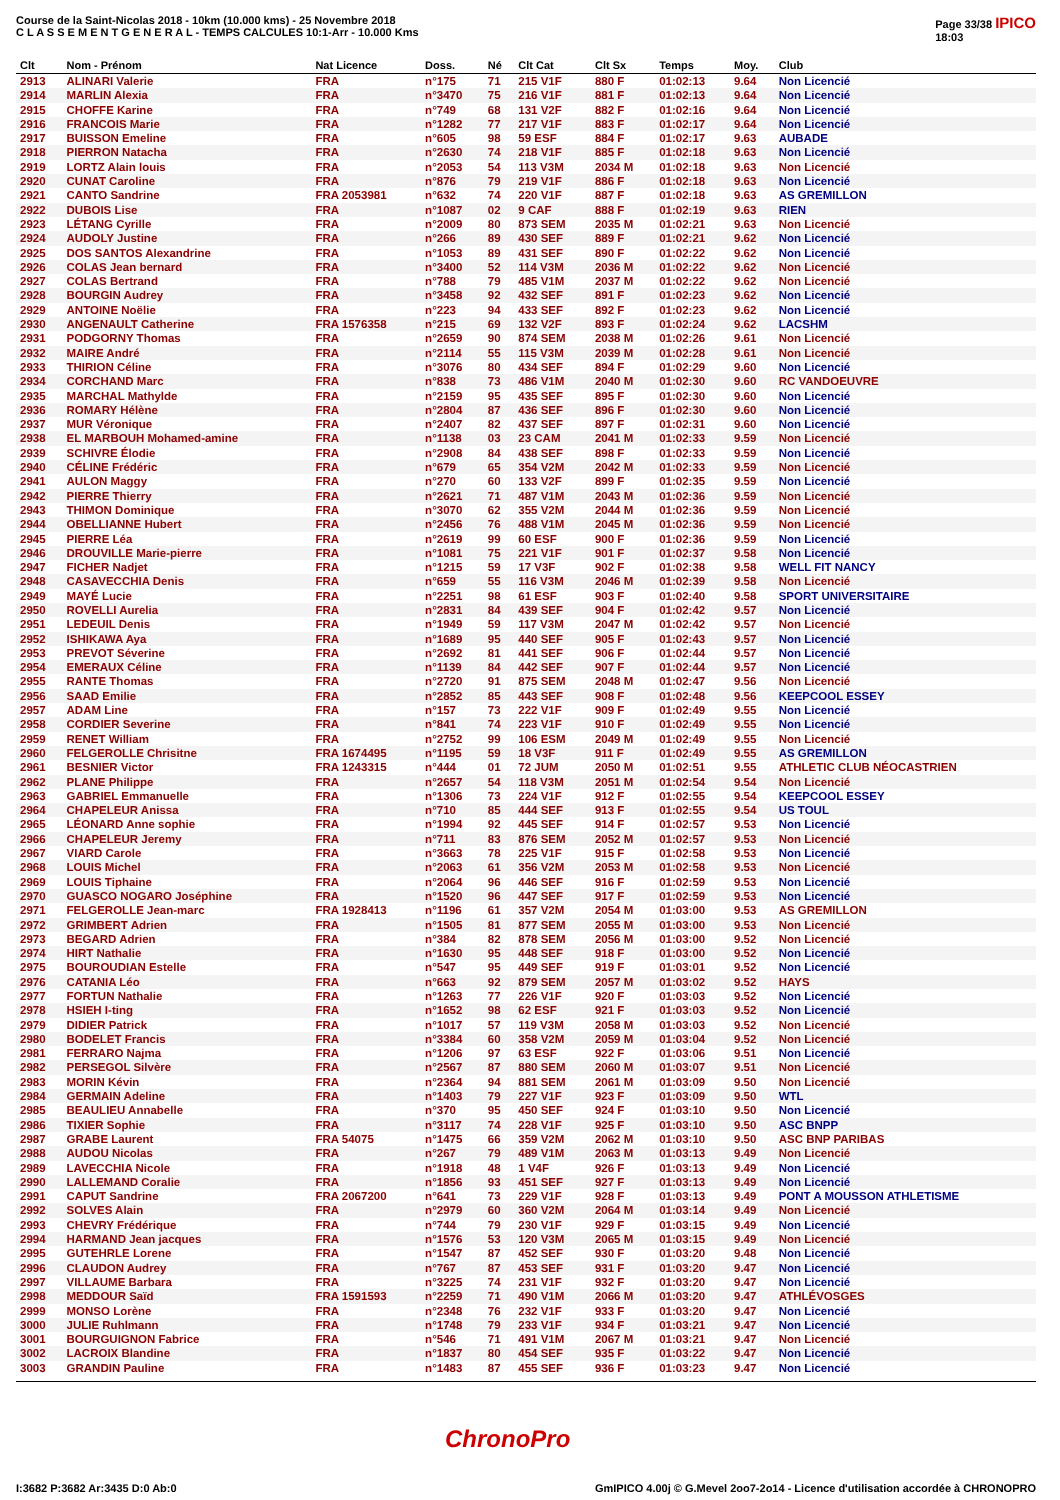Course de la Saint-Nicolas 2018 - 10km (10.000 kms) - 25 Novembre 2018
C L A S S E M E N T G E N E R A L - TEMPS CALCULES 10:1-Arr - 10.000 Kms
Page 33/38 IPICO
18:03
| Clt | Nom - Prénom | Nat Licence | Doss. | Né | Clt Cat | Clt Sx | Temps | Moy. | Club |
| --- | --- | --- | --- | --- | --- | --- | --- | --- | --- |
| 2913 | ALINARI Valerie | FRA | n°175 | 71 | 215 V1F | 880 F | 01:02:13 | 9.64 | Non Licencié |
| 2914 | MARLIN Alexia | FRA | n°3470 | 75 | 216 V1F | 881 F | 01:02:13 | 9.64 | Non Licencié |
| 2915 | CHOFFE Karine | FRA | n°749 | 68 | 131 V2F | 882 F | 01:02:16 | 9.64 | Non Licencié |
| 2916 | FRANCOIS Marie | FRA | n°1282 | 77 | 217 V1F | 883 F | 01:02:17 | 9.64 | Non Licencié |
| 2917 | BUISSON Emeline | FRA | n°605 | 98 | 59 ESF | 884 F | 01:02:17 | 9.63 | AUBADE |
| 2918 | PIERRON Natacha | FRA | n°2630 | 74 | 218 V1F | 885 F | 01:02:18 | 9.63 | Non Licencié |
| 2919 | LORTZ Alain louis | FRA | n°2053 | 54 | 113 V3M | 2034 M | 01:02:18 | 9.63 | Non Licencié |
| 2920 | CUNAT Caroline | FRA | n°876 | 79 | 219 V1F | 886 F | 01:02:18 | 9.63 | Non Licencié |
| 2921 | CANTO Sandrine | FRA 2053981 | n°632 | 74 | 220 V1F | 887 F | 01:02:18 | 9.63 | AS GREMILLON |
| 2922 | DUBOIS Lise | FRA | n°1087 | 02 | 9 CAF | 888 F | 01:02:19 | 9.63 | RIEN |
| 2923 | LÉTANG Cyrille | FRA | n°2009 | 80 | 873 SEM | 2035 M | 01:02:21 | 9.63 | Non Licencié |
| 2924 | AUDOLY Justine | FRA | n°266 | 89 | 430 SEF | 889 F | 01:02:21 | 9.62 | Non Licencié |
| 2925 | DOS SANTOS Alexandrine | FRA | n°1053 | 89 | 431 SEF | 890 F | 01:02:22 | 9.62 | Non Licencié |
| 2926 | COLAS Jean bernard | FRA | n°3400 | 52 | 114 V3M | 2036 M | 01:02:22 | 9.62 | Non Licencié |
| 2927 | COLAS Bertrand | FRA | n°788 | 79 | 485 V1M | 2037 M | 01:02:22 | 9.62 | Non Licencié |
| 2928 | BOURGIN Audrey | FRA | n°3458 | 92 | 432 SEF | 891 F | 01:02:23 | 9.62 | Non Licencié |
| 2929 | ANTOINE Noëlie | FRA | n°223 | 94 | 433 SEF | 892 F | 01:02:23 | 9.62 | Non Licencié |
| 2930 | ANGENAULT Catherine | FRA 1576358 | n°215 | 69 | 132 V2F | 893 F | 01:02:24 | 9.62 | LACSHM |
| 2931 | PODGORNY Thomas | FRA | n°2659 | 90 | 874 SEM | 2038 M | 01:02:26 | 9.61 | Non Licencié |
| 2932 | MAIRE André | FRA | n°2114 | 55 | 115 V3M | 2039 M | 01:02:28 | 9.61 | Non Licencié |
| 2933 | THIRION Céline | FRA | n°3076 | 80 | 434 SEF | 894 F | 01:02:29 | 9.60 | Non Licencié |
| 2934 | CORCHAND Marc | FRA | n°838 | 73 | 486 V1M | 2040 M | 01:02:30 | 9.60 | RC VANDOEUVRE |
| 2935 | MARCHAL Mathylde | FRA | n°2159 | 95 | 435 SEF | 895 F | 01:02:30 | 9.60 | Non Licencié |
| 2936 | ROMARY Hélène | FRA | n°2804 | 87 | 436 SEF | 896 F | 01:02:30 | 9.60 | Non Licencié |
| 2937 | MUR Véronique | FRA | n°2407 | 82 | 437 SEF | 897 F | 01:02:31 | 9.60 | Non Licencié |
| 2938 | EL MARBOUH Mohamed-amine | FRA | n°1138 | 03 | 23 CAM | 2041 M | 01:02:33 | 9.59 | Non Licencié |
| 2939 | SCHIVRE Élodie | FRA | n°2908 | 84 | 438 SEF | 898 F | 01:02:33 | 9.59 | Non Licencié |
| 2940 | CÉLINE Frédéric | FRA | n°679 | 65 | 354 V2M | 2042 M | 01:02:33 | 9.59 | Non Licencié |
| 2941 | AULON Maggy | FRA | n°270 | 60 | 133 V2F | 899 F | 01:02:35 | 9.59 | Non Licencié |
| 2942 | PIERRE Thierry | FRA | n°2621 | 71 | 487 V1M | 2043 M | 01:02:36 | 9.59 | Non Licencié |
| 2943 | THIMON Dominique | FRA | n°3070 | 62 | 355 V2M | 2044 M | 01:02:36 | 9.59 | Non Licencié |
| 2944 | OBELLIANNE Hubert | FRA | n°2456 | 76 | 488 V1M | 2045 M | 01:02:36 | 9.59 | Non Licencié |
| 2945 | PIERRE Léa | FRA | n°2619 | 99 | 60 ESF | 900 F | 01:02:36 | 9.59 | Non Licencié |
| 2946 | DROUVILLE Marie-pierre | FRA | n°1081 | 75 | 221 V1F | 901 F | 01:02:37 | 9.58 | Non Licencié |
| 2947 | FICHER Nadjet | FRA | n°1215 | 59 | 17 V3F | 902 F | 01:02:38 | 9.58 | WELL FIT NANCY |
| 2948 | CASAVECCHIA Denis | FRA | n°659 | 55 | 116 V3M | 2046 M | 01:02:39 | 9.58 | Non Licencié |
| 2949 | MAYÉ Lucie | FRA | n°2251 | 98 | 61 ESF | 903 F | 01:02:40 | 9.58 | SPORT UNIVERSITAIRE |
| 2950 | ROVELLI Aurelia | FRA | n°2831 | 84 | 439 SEF | 904 F | 01:02:42 | 9.57 | Non Licencié |
| 2951 | LEDEUIL Denis | FRA | n°1949 | 59 | 117 V3M | 2047 M | 01:02:42 | 9.57 | Non Licencié |
| 2952 | ISHIKAWA Aya | FRA | n°1689 | 95 | 440 SEF | 905 F | 01:02:43 | 9.57 | Non Licencié |
| 2953 | PREVOT Séverine | FRA | n°2692 | 81 | 441 SEF | 906 F | 01:02:44 | 9.57 | Non Licencié |
| 2954 | EMERAUX Céline | FRA | n°1139 | 84 | 442 SEF | 907 F | 01:02:44 | 9.57 | Non Licencié |
| 2955 | RANTE Thomas | FRA | n°2720 | 91 | 875 SEM | 2048 M | 01:02:47 | 9.56 | Non Licencié |
| 2956 | SAAD Emilie | FRA | n°2852 | 85 | 443 SEF | 908 F | 01:02:48 | 9.56 | KEEPCOOL ESSEY |
| 2957 | ADAM Line | FRA | n°157 | 73 | 222 V1F | 909 F | 01:02:49 | 9.55 | Non Licencié |
| 2958 | CORDIER Severine | FRA | n°841 | 74 | 223 V1F | 910 F | 01:02:49 | 9.55 | Non Licencié |
| 2959 | RENET William | FRA | n°2752 | 99 | 106 ESM | 2049 M | 01:02:49 | 9.55 | Non Licencié |
| 2960 | FELGEROLLE Chrisitne | FRA 1674495 | n°1195 | 59 | 18 V3F | 911 F | 01:02:49 | 9.55 | AS GREMILLON |
| 2961 | BESNIER Victor | FRA 1243315 | n°444 | 01 | 72 JUM | 2050 M | 01:02:51 | 9.55 | ATHLETIC CLUB NÉOCASTRIEN |
| 2962 | PLANE Philippe | FRA | n°2657 | 54 | 118 V3M | 2051 M | 01:02:54 | 9.54 | Non Licencié |
| 2963 | GABRIEL Emmanuelle | FRA | n°1306 | 73 | 224 V1F | 912 F | 01:02:55 | 9.54 | KEEPCOOL ESSEY |
| 2964 | CHAPELEUR Anissa | FRA | n°710 | 85 | 444 SEF | 913 F | 01:02:55 | 9.54 | US TOUL |
| 2965 | LÉONARD Anne sophie | FRA | n°1994 | 92 | 445 SEF | 914 F | 01:02:57 | 9.53 | Non Licencié |
| 2966 | CHAPELEUR Jeremy | FRA | n°711 | 83 | 876 SEM | 2052 M | 01:02:57 | 9.53 | Non Licencié |
| 2967 | VIARD Carole | FRA | n°3663 | 78 | 225 V1F | 915 F | 01:02:58 | 9.53 | Non Licencié |
| 2968 | LOUIS Michel | FRA | n°2063 | 61 | 356 V2M | 2053 M | 01:02:58 | 9.53 | Non Licencié |
| 2969 | LOUIS Tiphaine | FRA | n°2064 | 96 | 446 SEF | 916 F | 01:02:59 | 9.53 | Non Licencié |
| 2970 | GUASCO NOGARO Joséphine | FRA | n°1520 | 96 | 447 SEF | 917 F | 01:02:59 | 9.53 | Non Licencié |
| 2971 | FELGEROLLE Jean-marc | FRA 1928413 | n°1196 | 61 | 357 V2M | 2054 M | 01:03:00 | 9.53 | AS GREMILLON |
| 2972 | GRIMBERT Adrien | FRA | n°1505 | 81 | 877 SEM | 2055 M | 01:03:00 | 9.53 | Non Licencié |
| 2973 | BEGARD Adrien | FRA | n°384 | 82 | 878 SEM | 2056 M | 01:03:00 | 9.52 | Non Licencié |
| 2974 | HIRT Nathalie | FRA | n°1630 | 95 | 448 SEF | 918 F | 01:03:00 | 9.52 | Non Licencié |
| 2975 | BOUROUDIAN Estelle | FRA | n°547 | 95 | 449 SEF | 919 F | 01:03:01 | 9.52 | Non Licencié |
| 2976 | CATANIA Léo | FRA | n°663 | 92 | 879 SEM | 2057 M | 01:03:02 | 9.52 | HAYS |
| 2977 | FORTUN Nathalie | FRA | n°1263 | 77 | 226 V1F | 920 F | 01:03:03 | 9.52 | Non Licencié |
| 2978 | HSIEH I-ting | FRA | n°1652 | 98 | 62 ESF | 921 F | 01:03:03 | 9.52 | Non Licencié |
| 2979 | DIDIER Patrick | FRA | n°1017 | 57 | 119 V3M | 2058 M | 01:03:03 | 9.52 | Non Licencié |
| 2980 | BODELET Francis | FRA | n°3384 | 60 | 358 V2M | 2059 M | 01:03:04 | 9.52 | Non Licencié |
| 2981 | FERRARO Najma | FRA | n°1206 | 97 | 63 ESF | 922 F | 01:03:06 | 9.51 | Non Licencié |
| 2982 | PERSEGOL Silvère | FRA | n°2567 | 87 | 880 SEM | 2060 M | 01:03:07 | 9.51 | Non Licencié |
| 2983 | MORIN Kévin | FRA | n°2364 | 94 | 881 SEM | 2061 M | 01:03:09 | 9.50 | Non Licencié |
| 2984 | GERMAIN Adeline | FRA | n°1403 | 79 | 227 V1F | 923 F | 01:03:09 | 9.50 | WTL |
| 2985 | BEAULIEU Annabelle | FRA | n°370 | 95 | 450 SEF | 924 F | 01:03:10 | 9.50 | Non Licencié |
| 2986 | TIXIER Sophie | FRA | n°3117 | 74 | 228 V1F | 925 F | 01:03:10 | 9.50 | ASC BNPP |
| 2987 | GRABE Laurent | FRA 54075 | n°1475 | 66 | 359 V2M | 2062 M | 01:03:10 | 9.50 | ASC BNP PARIBAS |
| 2988 | AUDOU Nicolas | FRA | n°267 | 79 | 489 V1M | 2063 M | 01:03:13 | 9.49 | Non Licencié |
| 2989 | LAVECCHIA Nicole | FRA | n°1918 | 48 | 1 V4F | 926 F | 01:03:13 | 9.49 | Non Licencié |
| 2990 | LALLEMAND Coralie | FRA | n°1856 | 93 | 451 SEF | 927 F | 01:03:13 | 9.49 | Non Licencié |
| 2991 | CAPUT Sandrine | FRA 2067200 | n°641 | 73 | 229 V1F | 928 F | 01:03:13 | 9.49 | PONT A MOUSSON ATHLETISME |
| 2992 | SOLVES Alain | FRA | n°2979 | 60 | 360 V2M | 2064 M | 01:03:14 | 9.49 | Non Licencié |
| 2993 | CHEVRY Frédérique | FRA | n°744 | 79 | 230 V1F | 929 F | 01:03:15 | 9.49 | Non Licencié |
| 2994 | HARMAND Jean jacques | FRA | n°1576 | 53 | 120 V3M | 2065 M | 01:03:15 | 9.49 | Non Licencié |
| 2995 | GUTEHRLE Lorene | FRA | n°1547 | 87 | 452 SEF | 930 F | 01:03:20 | 9.48 | Non Licencié |
| 2996 | CLAUDON Audrey | FRA | n°767 | 87 | 453 SEF | 931 F | 01:03:20 | 9.47 | Non Licencié |
| 2997 | VILLAUME Barbara | FRA | n°3225 | 74 | 231 V1F | 932 F | 01:03:20 | 9.47 | Non Licencié |
| 2998 | MEDDOUR Saïd | FRA 1591593 | n°2259 | 71 | 490 V1M | 2066 M | 01:03:20 | 9.47 | ATHLÉVOSGES |
| 2999 | MONSO Lorène | FRA | n°2348 | 76 | 232 V1F | 933 F | 01:03:20 | 9.47 | Non Licencié |
| 3000 | JULIE Ruhlmann | FRA | n°1748 | 79 | 233 V1F | 934 F | 01:03:21 | 9.47 | Non Licencié |
| 3001 | BOURGUIGNON Fabrice | FRA | n°546 | 71 | 491 V1M | 2067 M | 01:03:21 | 9.47 | Non Licencié |
| 3002 | LACROIX Blandine | FRA | n°1837 | 80 | 454 SEF | 935 F | 01:03:22 | 9.47 | Non Licencié |
| 3003 | GRANDIN Pauline | FRA | n°1483 | 87 | 455 SEF | 936 F | 01:03:23 | 9.47 | Non Licencié |
ChronoPro
I:3682 P:3682 Ar:3435 D:0 Ab:0 GmIPICO 4.00j © G.Mevel 2oo7-2o14 - Licence d'utilisation accordée à CHRONOPRO